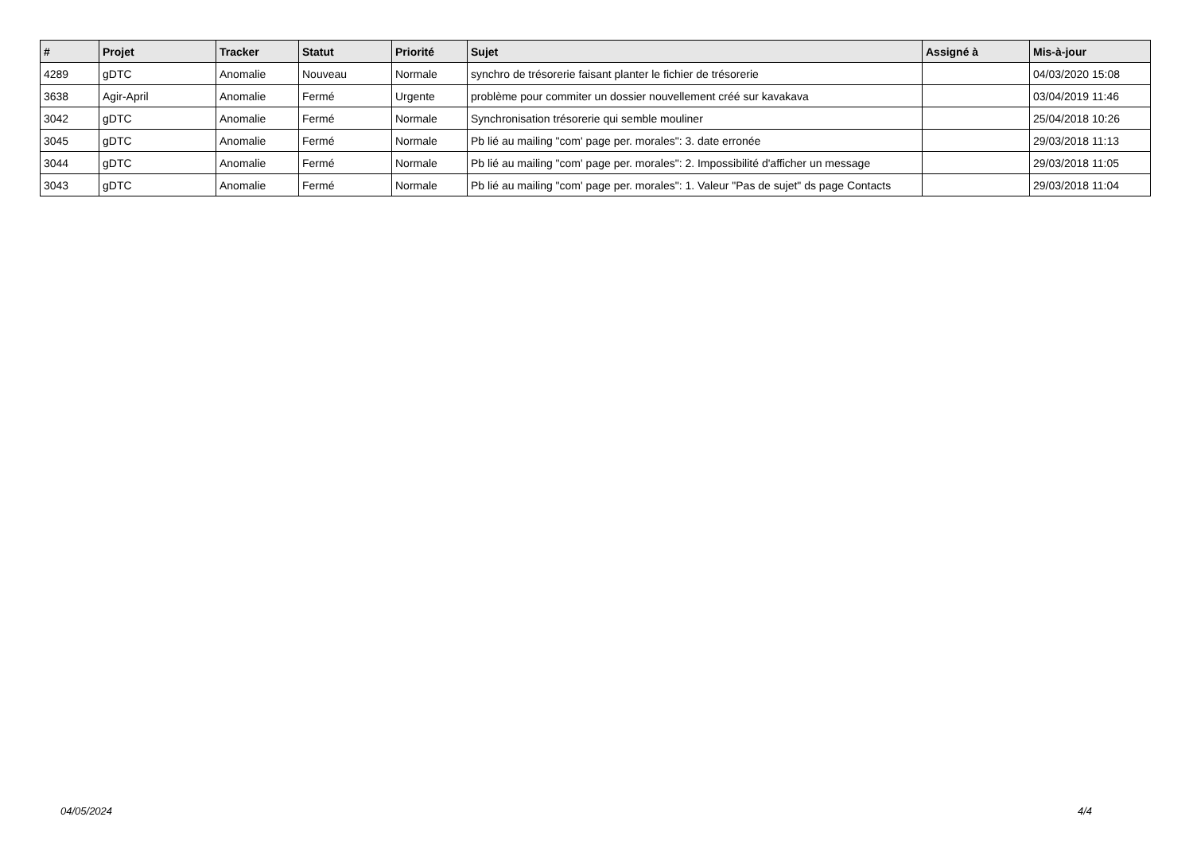| # | Projet | Tracker | Statut | Priorité | Sujet | Assigné à | Mis-à-jour |
| --- | --- | --- | --- | --- | --- | --- | --- |
| 4289 | gDTC | Anomalie | Nouveau | Normale | synchro de trésorerie faisant planter le fichier de trésorerie | | 04/03/2020 15:08 |
| 3638 | Agir-April | Anomalie | Fermé | Urgente | problème pour commiter un dossier nouvellement créé sur kavakava | | 03/04/2019 11:46 |
| 3042 | gDTC | Anomalie | Fermé | Normale | Synchronisation trésorerie qui semble mouliner | | 25/04/2018 10:26 |
| 3045 | gDTC | Anomalie | Fermé | Normale | Pb lié au mailing "com' page per. morales": 3. date erronée | | 29/03/2018 11:13 |
| 3044 | gDTC | Anomalie | Fermé | Normale | Pb lié au mailing "com' page per. morales": 2. Impossibilité d'afficher un message | | 29/03/2018 11:05 |
| 3043 | gDTC | Anomalie | Fermé | Normale | Pb lié au mailing "com' page per. morales": 1. Valeur "Pas de sujet" ds page Contacts | | 29/03/2018 11:04 |
04/05/2024 4/4